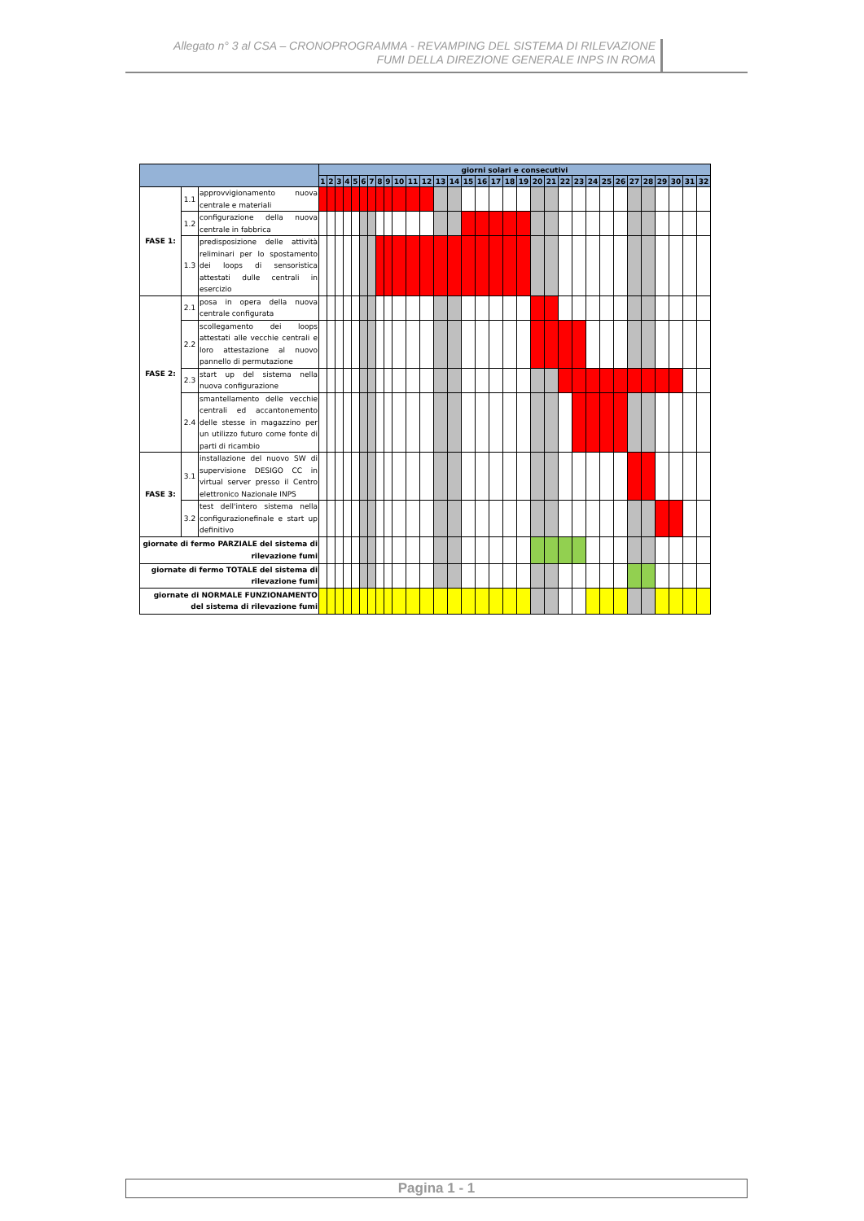Allegato n° 3 al CSA – CRONOPROGRAMMA - REVAMPING DEL SISTEMA DI RILEVAZIONE
FUMI DELLA DIREZIONE GENERALE INPS IN ROMA
| | | | giorni solari e consecutivi | | | | | | | | | | | | | | | | | | | | | | | | | | | | | | | |
| --- | --- | --- | --- | --- | --- | --- | --- | --- | --- | --- | --- | --- | --- | --- | --- | --- | --- | --- | --- | --- | --- | --- | --- | --- | --- | --- | --- | --- | --- | --- | --- | --- | --- | --- |
| | | | 1 | 2 | 3 | 4 | 5 | 6 | 7 | 8 | 9 | 10 | 11 | 12 | 13 | 14 | 15 | 16 | 17 | 18 | 19 | 20 | 21 | 22 | 23 | 24 | 25 | 26 | 27 | 28 | 29 | 30 | 31 | 32 |
| FASE 1: | 1.1 | approvvigionamento nuova centrale e materiali | | | | | | | | | | | | | | | | | | | | | | | | | | | | | | | | |
| | 1.2 | configurazione della nuova centrale in fabbrica | | | | | | | | | | | | | | | | | | | | | | | | | | | | | | | | |
| | 1.3 | predisposizione delle attività reliminari per lo spostamento dei loops di sensoristica attestati dulle centrali in esercizio | | | | | | | | | | | | | | | | | | | | | | | | | | | | | | | | |
| FASE 2: | 2.1 | posa in opera della nuova centrale configurata | | | | | | | | | | | | | | | | | | | | | | | | | | | | | | | | |
| | 2.2 | scollegamento dei loops attestati alle vecchie centrali e loro attestazione al nuovo pannello di permutazione | | | | | | | | | | | | | | | | | | | | | | | | | | | | | | | | |
| | 2.3 | start up del sistema nella nuova configurazione | | | | | | | | | | | | | | | | | | | | | | | | | | | | | | | | |
| | 2.4 | smantellamento delle vecchie centrali ed accantonemento delle stesse in magazzino per un utilizzo futuro come fonte di parti di ricambio | | | | | | | | | | | | | | | | | | | | | | | | | | | | | | | | |
| FASE 3: | 3.1 | installazione del nuovo SW di supervisione DESIGO CC in virtual server presso il Centro elettronico Nazionale INPS | | | | | | | | | | | | | | | | | | | | | | | | | | | | | | | | |
| | 3.2 | test dell'intero sistema nella configurazionefinale e start up definitivo | | | | | | | | | | | | | | | | | | | | | | | | | | | | | | | | |
| giornate di fermo PARZIALE del sistema di rilevazione fumi | | | | | | | | | | | | | | | | | | | | | | | | | | | | | | | | | | |
| giornate di fermo TOTALE del sistema di rilevazione fumi | | | | | | | | | | | | | | | | | | | | | | | | | | | | | | | | | | |
| giornate di NORMALE FUNZIONAMENTO del sistema di rilevazione fumi | | | | | | | | | | | | | | | | | | | | | | | | | | | | | | | | | | |
Pagina 1 - 1